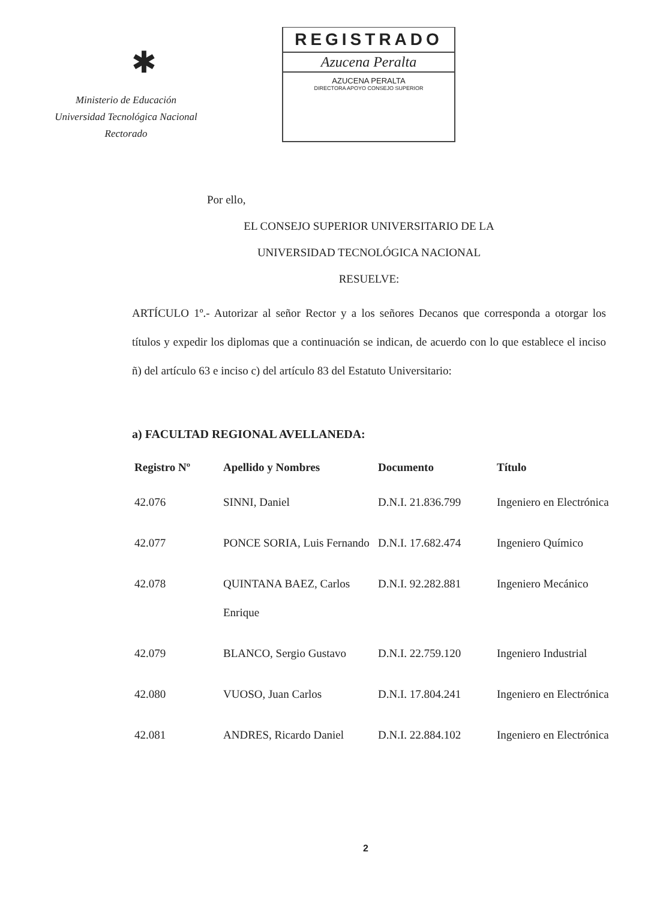✱
Ministerio de Educación
Universidad Tecnológica Nacional
Rectorado
REGISTRADO
Azucena Peralta
AZUCENA PERALTA
DIRECTORA APOYO CONSEJO SUPERIOR
Por ello,
EL CONSEJO SUPERIOR UNIVERSITARIO DE LA
UNIVERSIDAD TECNOLÓGICA NACIONAL
RESUELVE:
ARTÍCULO 1º.- Autorizar al señor Rector y a los señores Decanos que corresponda a otorgar los títulos y expedir los diplomas que a continuación se indican, de acuerdo con lo que establece el inciso ñ) del artículo 63 e inciso c) del artículo 83 del Estatuto Universitario:
a) FACULTAD REGIONAL AVELLANEDA:
| Registro Nº | Apellido y Nombres | Documento | Título |
| --- | --- | --- | --- |
| 42.076 | SINNI, Daniel | D.N.I. 21.836.799 | Ingeniero en Electrónica |
| 42.077 | PONCE SORIA, Luis Fernando | D.N.I. 17.682.474 | Ingeniero Químico |
| 42.078 | QUINTANA BAEZ, Carlos Enrique | D.N.I. 92.282.881 | Ingeniero Mecánico |
| 42.079 | BLANCO, Sergio Gustavo | D.N.I. 22.759.120 | Ingeniero Industrial |
| 42.080 | VUOSO, Juan Carlos | D.N.I. 17.804.241 | Ingeniero en Electrónica |
| 42.081 | ANDRES, Ricardo Daniel | D.N.I. 22.884.102 | Ingeniero en Electrónica |
2